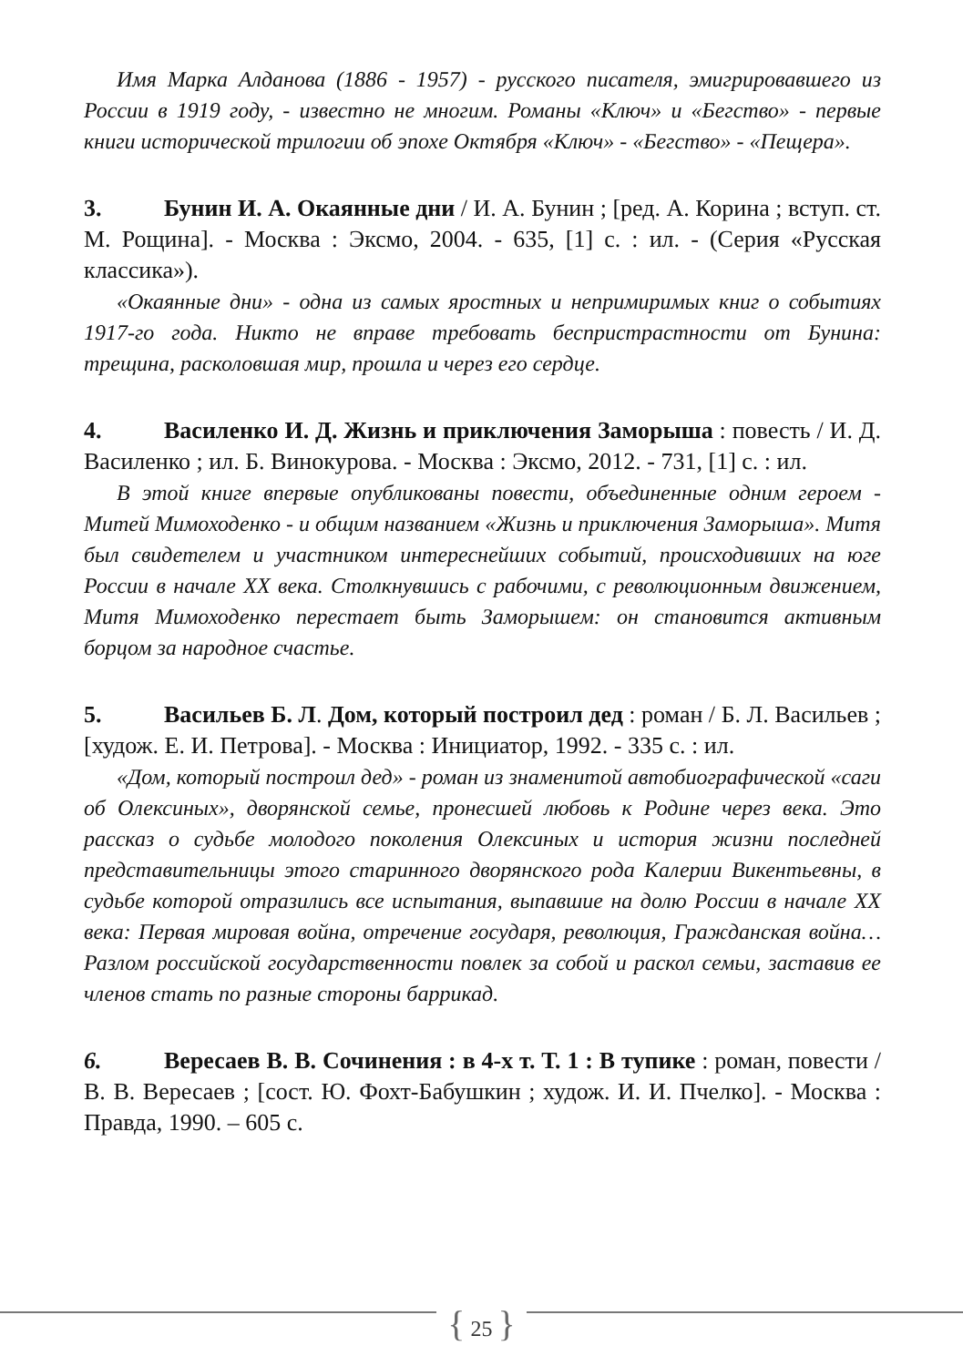Имя Марка Алданова (1886 - 1957) - русского писателя, эмигрировавшего из России в 1919 году, - известно не многим. Романы «Ключ» и «Бегство» - первые книги исторической трилогии об эпохе Октября «Ключ» - «Бегство» - «Пещера».
3. Бунин И. А. Окаянные дни / И. А. Бунин ; [ред. А. Корина ; вступ. ст. М. Рощина]. - Москва : Эксмо, 2004. - 635, [1] с. : ил. - (Серия «Русская классика»).
«Окаянные дни» - одна из самых яростных и непримиримых книг о событиях 1917-го года. Никто не вправе требовать беспристрастности от Бунина: трещина, расколовшая мир, прошла и через его сердце.
4. Василенко И. Д. Жизнь и приключения Заморыша : повесть / И. Д. Василенко ; ил. Б. Винокурова. - Москва : Эксмо, 2012. - 731, [1] с. : ил.
В этой книге впервые опубликованы повести, объединенные одним героем - Митей Мимоходенко - и общим названием «Жизнь и приключения Заморыша». Митя был свидетелем и участником интереснейших событий, происходивших на юге России в начале XX века. Столкнувшись с рабочими, с революционным движением, Митя Мимоходенко перестает быть Заморышем: он становится активным борцом за народное счастье.
5. Васильев Б. Л. Дом, который построил дед : роман / Б. Л. Васильев ; [худож. Е. И. Петрова]. - Москва : Инициатор, 1992. - 335 с. : ил.
«Дом, который построил дед» - роман из знаменитой автобиографической «саги об Олексиных», дворянской семье, пронесшей любовь к Родине через века. Это рассказ о судьбе молодого поколения Олексиных и история жизни последней представительницы этого старинного дворянского рода Калерии Викентьевны, в судьбе которой отразились все испытания, выпавшие на долю России в начале XX века: Первая мировая война, отречение государя, революция, Гражданская война… Разлом российской государственности повлек за собой и раскол семьи, заставив ее членов стать по разные стороны баррикад.
6. Вересаев В. В. Сочинения : в 4-х т. Т. 1 : В тупике : роман, повести / В. В. Вересаев ; [сост. Ю. Фохт-Бабушкин ; худож. И. И. Пчелко]. - Москва : Правда, 1990. – 605 с.
{ 25 }